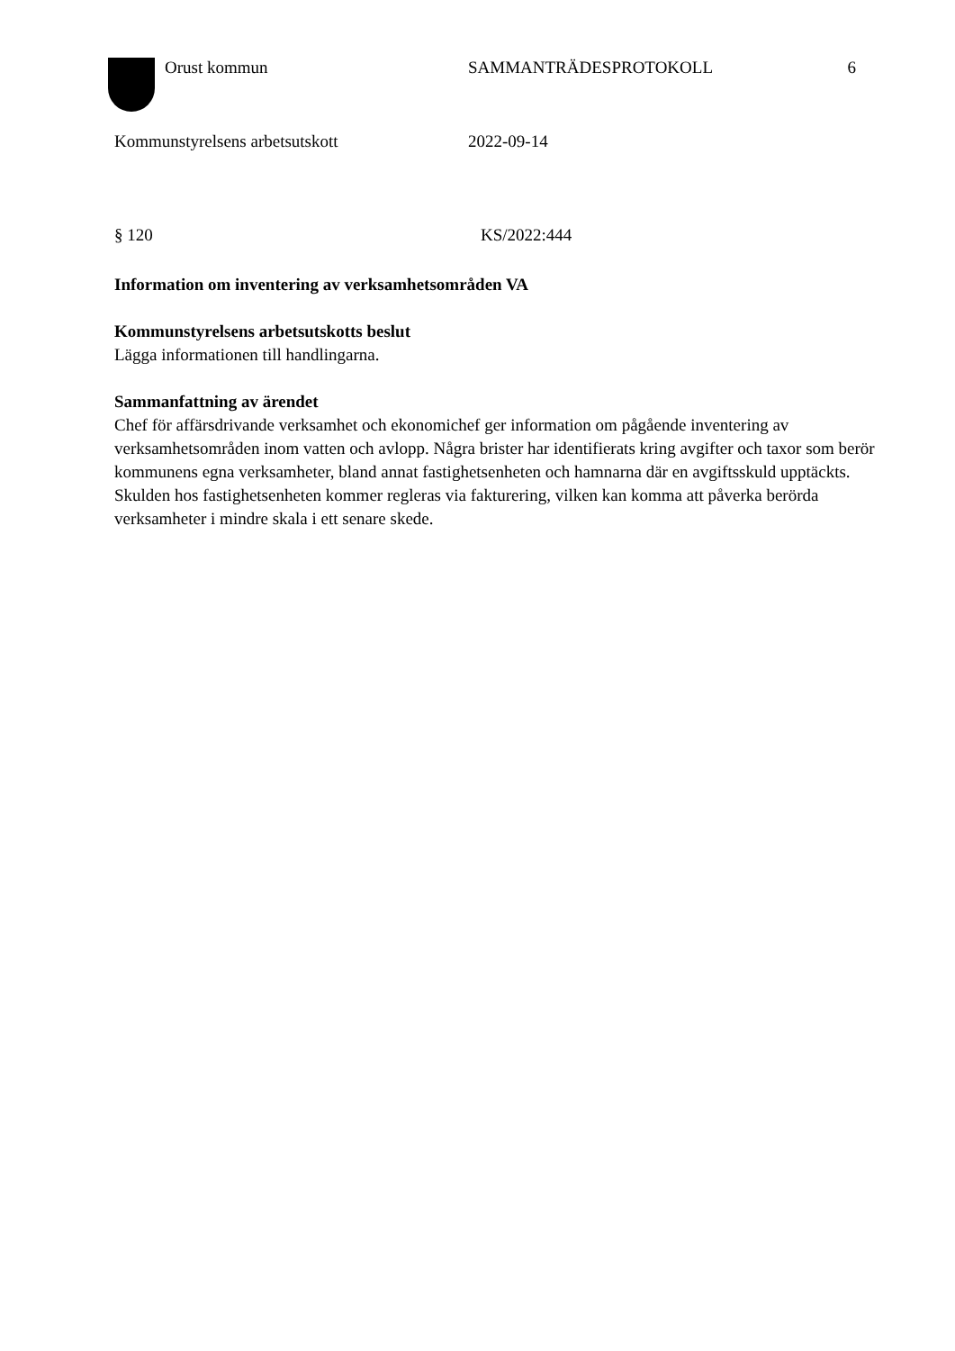Orust kommun SAMMANTRÄDESPROTOKOLL 6
Kommunstyrelsens arbetsutskott 2022-09-14
§ 120 KS/2022:444
Information om inventering av verksamhetsområden VA
Kommunstyrelsens arbetsutskotts beslut
Lägga informationen till handlingarna.
Sammanfattning av ärendet
Chef för affärsdrivande verksamhet och ekonomichef ger information om pågående inventering av verksamhetsområden inom vatten och avlopp. Några brister har identifierats kring avgifter och taxor som berör kommunens egna verksamheter, bland annat fastighetsenheten och hamnarna där en avgiftsskuld upptäckts. Skulden hos fastighetsenheten kommer regleras via fakturering, vilken kan komma att påverka berörda verksamheter i mindre skala i ett senare skede.